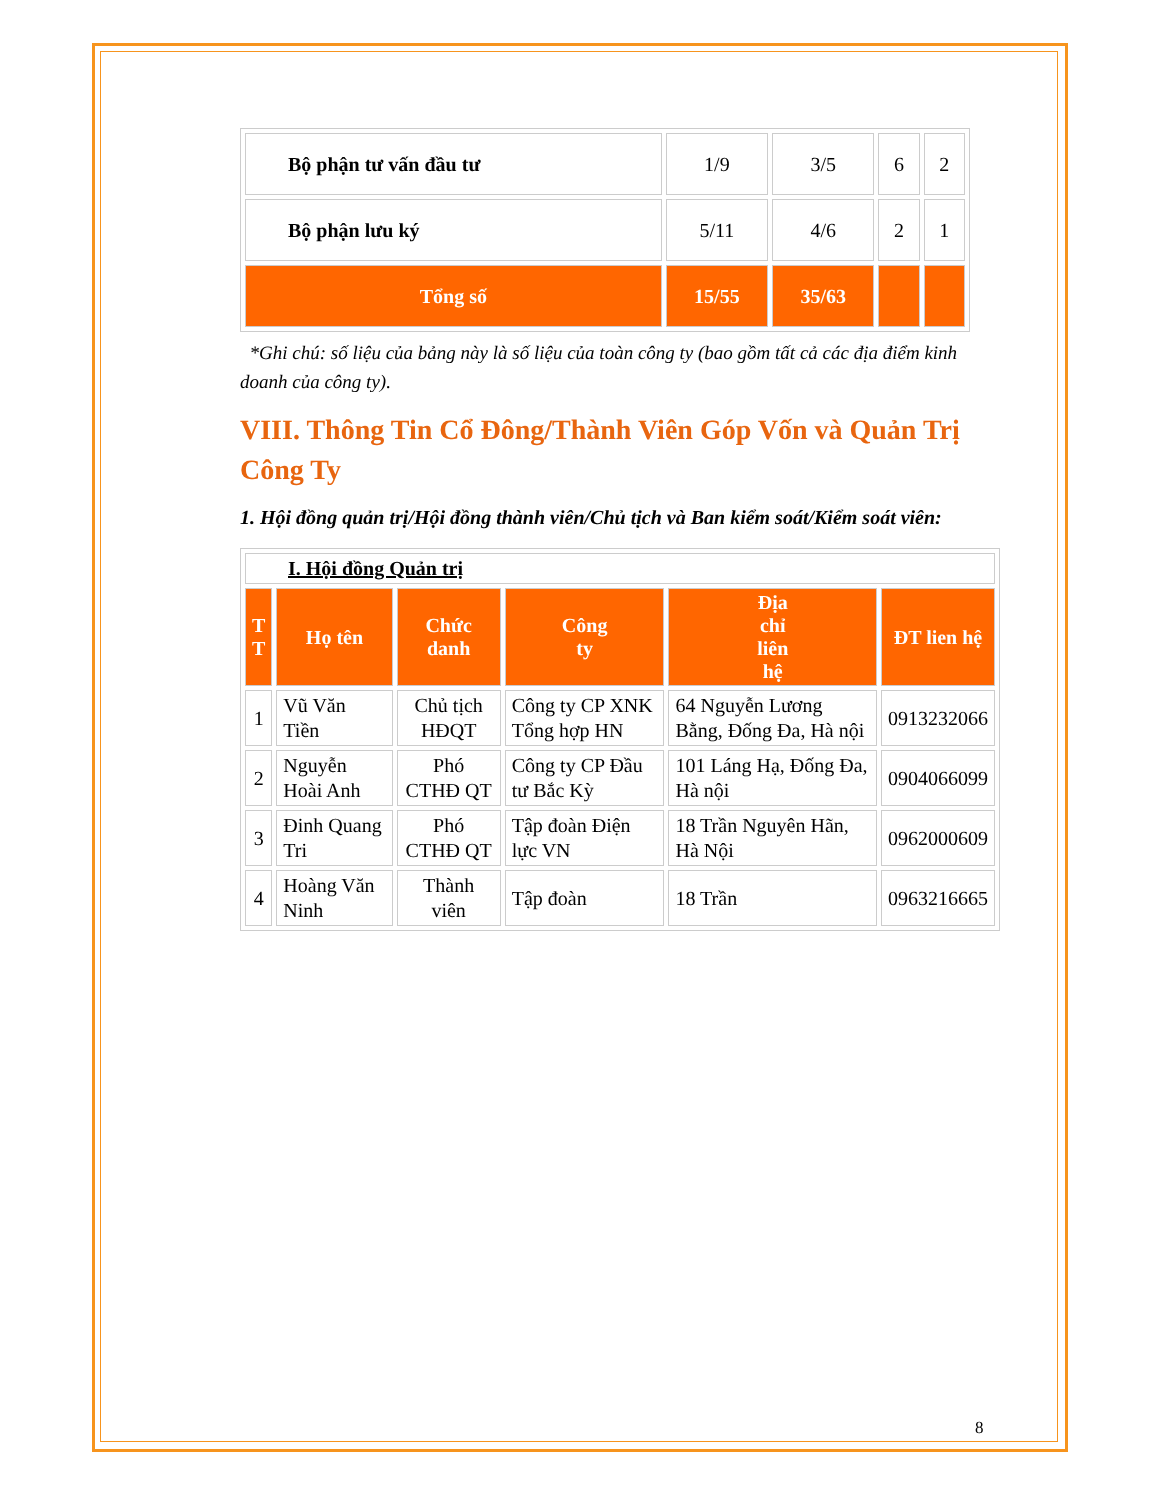| Bộ phận tư vấn đầu tư | 1/9 | 3/5 | 6 | 2 |
| Bộ phận lưu ký | 5/11 | 4/6 | 2 | 1 |
| Tổng số | 15/55 | 35/63 | | |
*Ghi chú: số liệu của bảng này là số liệu của toàn công ty (bao gồm tất cả các địa điểm kinh doanh của công ty).
VIII. Thông Tin Cổ Đông/Thành Viên Góp Vốn và Quản Trị Công Ty
1. Hội đồng quản trị/Hội đồng thành viên/Chủ tịch và Ban kiểm soát/Kiểm soát viên:
| I. Hội đồng Quản trị | | | | | |
| T T | Họ tên | Chức danh | Công ty | Địa chỉ liên hệ | ĐT lien hệ |
| 1 | Vũ Văn Tiền | Chủ tịch HĐQT | Công ty CP XNK Tổng hợp HN | 64 Nguyễn Lương Bằng, Đống Đa, Hà nội | 0913232066 |
| 2 | Nguyễn Hoài Anh | Phó CTHĐ QT | Công ty CP Đầu tư Bắc Kỳ | 101 Láng Hạ, Đống Đa, Hà nội | 0904066099 |
| 3 | Đinh Quang Tri | Phó CTHĐ QT | Tập đoàn Điện lực VN | 18 Trần Nguyên Hãn, Hà Nội | 0962000609 |
| 4 | Hoàng Văn Ninh | Thành viên | Tập đoàn | 18 Trần | 0963216665 |
8